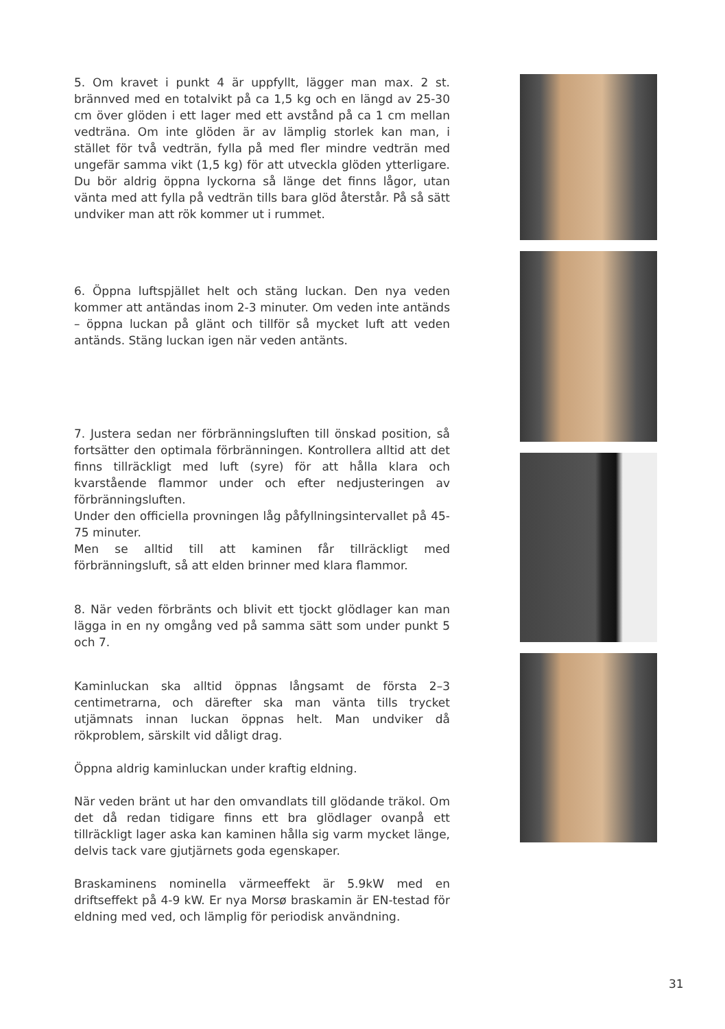5. Om kravet i punkt 4 är uppfyllt, lägger man max. 2 st. brännved med en totalvikt på ca 1,5 kg och en längd av 25-30 cm över glöden i ett lager med ett avstånd på ca 1 cm mellan vedträna. Om inte glöden är av lämplig storlek kan man, i stället för två vedträn, fylla på med fler mindre vedträn med ungefär samma vikt (1,5 kg) för att utveckla glöden ytterligare. Du bör aldrig öppna lyckorna så länge det finns lågor, utan vänta med att fylla på vedträn tills bara glöd återstår. På så sätt undviker man att rök kommer ut i rummet.
6. Öppna luftspjället helt och stäng luckan. Den nya veden kommer att antändas inom 2-3 minuter. Om veden inte antänds – öppna luckan på glänt och tillför så mycket luft att veden antänds. Stäng luckan igen när veden antänts.
7. Justera sedan ner förbränningsluften till önskad position, så fortsätter den optimala förbränningen. Kontrollera alltid att det finns tillräckligt med luft (syre) för att hålla klara och kvarstående flammor under och efter nedjusteringen av förbränningsluften.
Under den officiella provningen låg påfyllningsintervallet på 45-75 minuter.
Men se alltid till att kaminen får tillräckligt med förbränningsluft, så att elden brinner med klara flammor.
8. När veden förbränts och blivit ett tjockt glödlager kan man lägga in en ny omgång ved på samma sätt som under punkt 5 och 7.
Kaminluckan ska alltid öppnas långsamt de första 2–3 centimetrarna, och därefter ska man vänta tills trycket utjämnats innan luckan öppnas helt. Man undviker då rökproblem, särskilt vid dåligt drag.
Öppna aldrig kaminluckan under kraftig eldning.
När veden bränt ut har den omvandlats till glödande träkol. Om det då redan tidigare finns ett bra glödlager ovanpå ett tillräckligt lager aska kan kaminen hålla sig varm mycket länge, delvis tack vare gjutjärnets goda egenskaper.
Braskaminens nominella värmeeffekt är 5.9kW med en driftseffekt på 4-9 kW. Er nya Morsø braskamin är EN-testad för eldning med ved, och lämplig för periodisk användning.
31